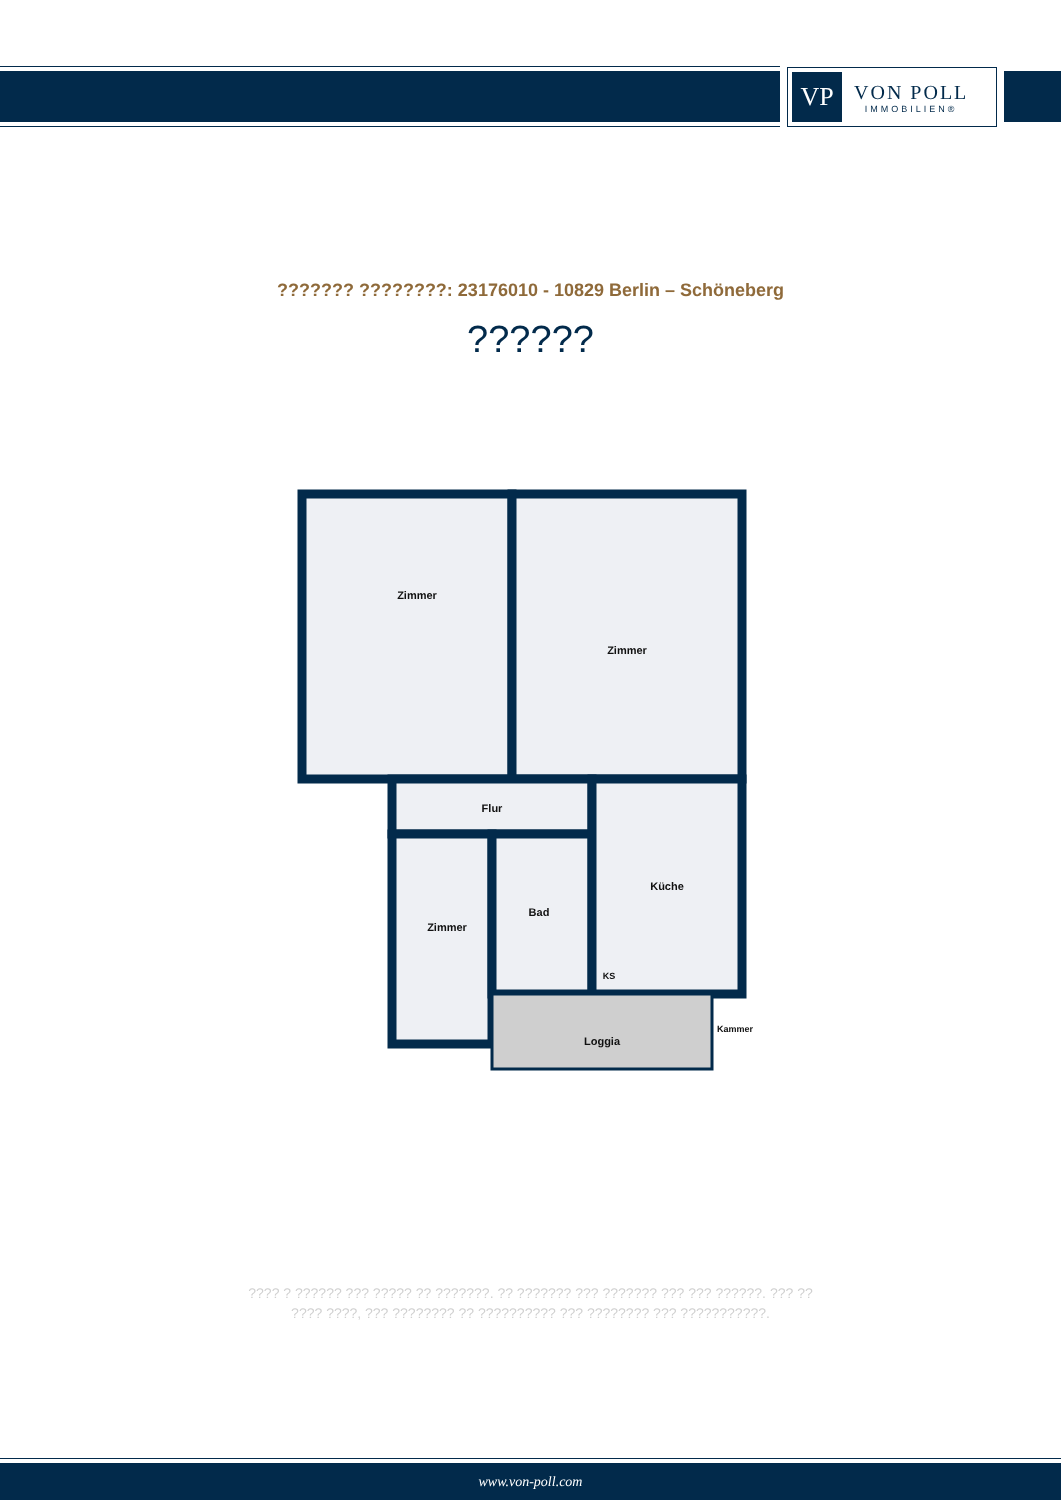VP
VON POLL
IMMOBILIEN®
??????? ????????: 23176010 - 10829 Berlin – Schöneberg
??????
Zimmer
Zimmer
Flur
Zimmer
Bad
Küche
KS
Loggia
Kammer
???? ? ?????? ??? ????? ?? ???????. ?? ??????? ??? ??????? ??? ??? ??????. ??? ??
???? ????, ??? ???????? ?? ?????????? ??? ???????? ??? ???????????.
www.von-poll.com